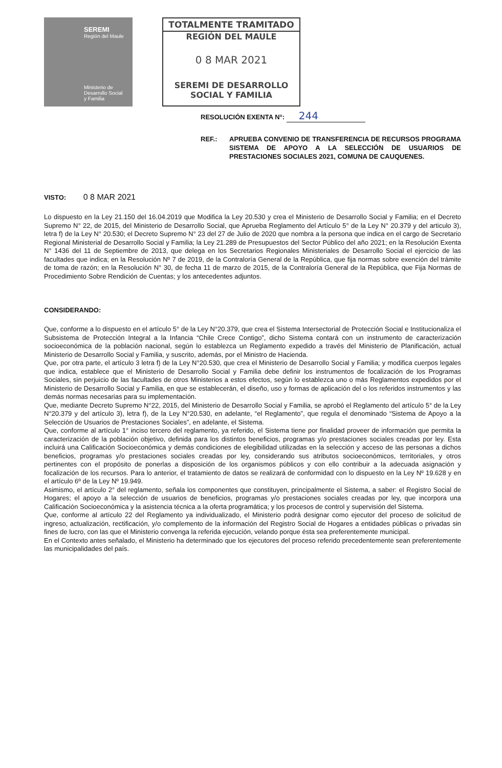SEREMI
Región del Maule
Ministerio de
Desarrollo Social
y Familia
TOTALMENTE TRAMITADO
REGIÓN DEL MAULE
0 8 MAR 2021
SEREMI DE DESARROLLO
SOCIAL Y FAMILIA
RESOLUCIÓN EXENTA N°: 244
REF.: APRUEBA CONVENIO DE TRANSFERENCIA DE RECURSOS PROGRAMA SISTEMA DE APOYO A LA SELECCIÓN DE USUARIOS DE PRESTACIONES SOCIALES 2021, COMUNA DE CAUQUENES.
VISTO: 0 8 MAR 2021
Lo dispuesto en la Ley 21.150 del 16.04.2019 que Modifica la Ley 20.530 y crea el Ministerio de Desarrollo Social y Familia; en el Decreto Supremo N° 22, de 2015, del Ministerio de Desarrollo Social, que Aprueba Reglamento del Artículo 5° de la Ley N° 20.379 y del articulo 3), letra f) de la Ley N° 20.530; el Decreto Supremo N° 23 del 27 de Julio de 2020 que nombra a la persona que indica en el cargo de Secretario Regional Ministerial de Desarrollo Social y Familia; la Ley 21.289 de Presupuestos del Sector Público del año 2021; en la Resolución Exenta N° 1436 del 11 de Septiembre de 2013, que delega en los Secretarios Regionales Ministeriales de Desarrollo Social el ejercicio de las facultades que indica; en la Resolución Nº 7 de 2019, de la Contraloría General de la República, que fija normas sobre exención del trámite de toma de razón; en la Resolución N° 30, de fecha 11 de marzo de 2015, de la Contraloría General de la República, que Fija Normas de Procedimiento Sobre Rendición de Cuentas; y los antecedentes adjuntos.
CONSIDERANDO:
Que, conforme a lo dispuesto en el artículo 5° de la Ley N°20.379, que crea el Sistema Intersectorial de Protección Social e Institucionaliza el Subsistema de Protección Integral a la Infancia “Chile Crece Contigo”, dicho Sistema contará con un instrumento de caracterización socioeconómica de la población nacional, según lo establezca un Reglamento expedido a través del Ministerio de Planificación, actual Ministerio de Desarrollo Social y Familia, y suscrito, además, por el Ministro de Hacienda.
Que, por otra parte, el artículo 3 letra f) de la Ley N°20.530, que crea el Ministerio de Desarrollo Social y Familia; y modifica cuerpos legales que indica, establece que el Ministerio de Desarrollo Social y Familia debe definir los instrumentos de focalización de los Programas Sociales, sin perjuicio de las facultades de otros Ministerios a estos efectos, según lo establezca uno o más Reglamentos expedidos por el Ministerio de Desarrollo Social y Familia, en que se establecerán, el diseño, uso y formas de aplicación del o los referidos instrumentos y las demás normas necesarias para su implementación.
Que, mediante Decreto Supremo N°22, 2015, del Ministerio de Desarrollo Social y Familia, se aprobó el Reglamento del artículo 5° de la Ley N°20.379 y del artículo 3), letra f), de la Ley N°20.530, en adelante, “el Reglamento”, que regula el denominado “Sistema de Apoyo a la Selección de Usuarios de Prestaciones Sociales”, en adelante, el Sistema.
Que, conforme al artículo 1° inciso tercero del reglamento, ya referido, el Sistema tiene por finalidad proveer de información que permita la caracterización de la población objetivo, definida para los distintos beneficios, programas y/o prestaciones sociales creadas por ley. Esta incluirá una Calificación Socioeconómica y demás condiciones de elegibilidad utilizadas en la selección y acceso de las personas a dichos beneficios, programas y/o prestaciones sociales creadas por ley, considerando sus atributos socioeconómicos, territoriales, y otros pertinentes con el propósito de ponerlas a disposición de los organismos públicos y con ello contribuir a la adecuada asignación y focalización de los recursos. Para lo anterior, el tratamiento de datos se realizará de conformidad con lo dispuesto en la Ley Nº 19.628 y en el artículo 6º de la Ley Nº 19.949.
Asimismo, el artículo 2° del reglamento, señala los componentes que constituyen, principalmente el Sistema, a saber: el Registro Social de Hogares; el apoyo a la selección de usuarios de beneficios, programas y/o prestaciones sociales creadas por ley, que incorpora una Calificación Socioeconómica y la asistencia técnica a la oferta programática; y los procesos de control y supervisión del Sistema.
Que, conforme al artículo 22 del Reglamento ya individualizado, el Ministerio podrá designar como ejecutor del proceso de solicitud de ingreso, actualización, rectificación, y/o complemento de la información del Registro Social de Hogares a entidades públicas o privadas sin fines de lucro, con las que el Ministerio convenga la referida ejecución, velando porque ésta sea preferentemente municipal.
En el Contexto antes señalado, el Ministerio ha determinado que los ejecutores del proceso referido precedentemente sean preferentemente las municipalidades del país.